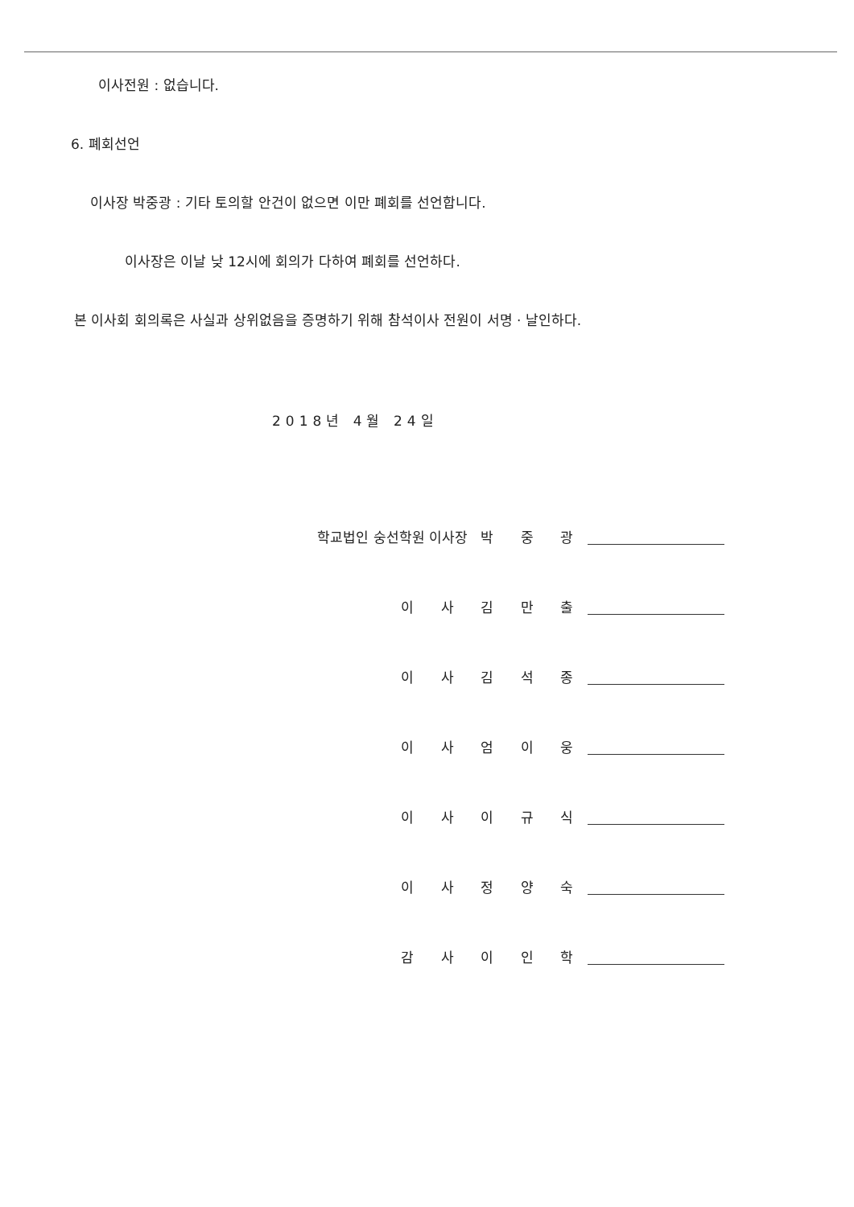이사전원 : 없습니다.
6. 폐회선언
이사장 박중광 : 기타 토의할 안건이 없으면 이만 폐회를 선언합니다.
이사장은 이날 낮 12시에 회의가 다하여 폐회를 선언하다.
본 이사회 회의록은 사실과 상위없음을 증명하기 위해 참석이사 전원이 서명 · 날인하다.
2018년 4월 24일
학교법인 숭선학원 이사장 박 중 광
이 사 김 만 출
이 사 김 석 종
이 사 엄 이 웅
이 사 이 규 식
이 사 정 양 숙
감 사 이 인 학